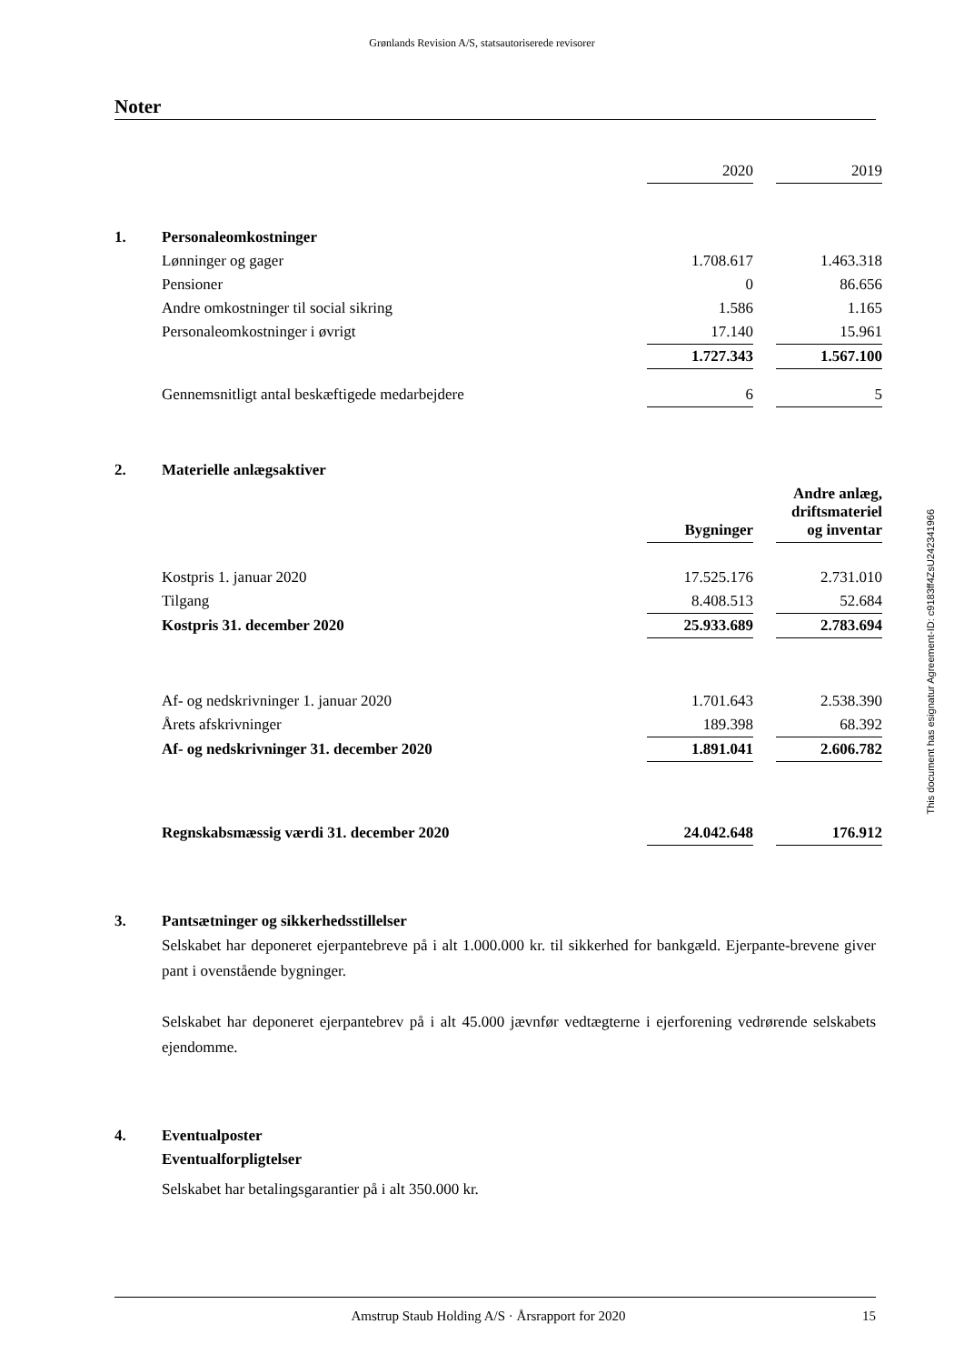Grønlands Revision A/S, statsautoriserede revisorer
Noter
| | | 2020 | | 2019 |
| 1. | Personaleomkostninger | | | |
| | Lønninger og gager | 1.708.617 | | 1.463.318 |
| | Pensioner | 0 | | 86.656 |
| | Andre omkostninger til social sikring | 1.586 | | 1.165 |
| | Personaleomkostninger i øvrigt | 17.140 | | 15.961 |
| | | 1.727.343 | | 1.567.100 |
| | Gennemsnitligt antal beskæftigede medarbejdere | 6 | | 5 |
| 2. | Materielle anlægsaktiver | | | |
| | | Bygninger | | Andre anlæg, driftsmateriel og inventar |
| | Kostpris 1. januar 2020 | 17.525.176 | | 2.731.010 |
| | Tilgang | 8.408.513 | | 52.684 |
| | Kostpris 31. december 2020 | 25.933.689 | | 2.783.694 |
| | Af- og nedskrivninger 1. januar 2020 | 1.701.643 | | 2.538.390 |
| | Årets afskrivninger | 189.398 | | 68.392 |
| | Af- og nedskrivninger 31. december 2020 | 1.891.041 | | 2.606.782 |
| | Regnskabsmæssig værdi 31. december 2020 | 24.042.648 | | 176.912 |
| 3. | Pantsætninger og sikkerhedsstillelser |
Selskabet har deponeret ejerpantebreve på i alt 1.000.000 kr. til sikkerhed for bankgæld. Ejerpante-brevene giver pant i ovenstående bygninger.
Selskabet har deponeret ejerpantebrev på i alt 45.000 jævnfør vedtægterne i ejerforening vedrørende selskabets ejendomme.
| 4. | Eventualposter |
| | Eventualforpligtelser |
Selskabet har betalingsgarantier på i alt 350.000 kr.
This document has esignatur Agreement-ID: c9183ff4ZsU242341966
Amstrup Staub Holding A/S · Årsrapport for 2020 15